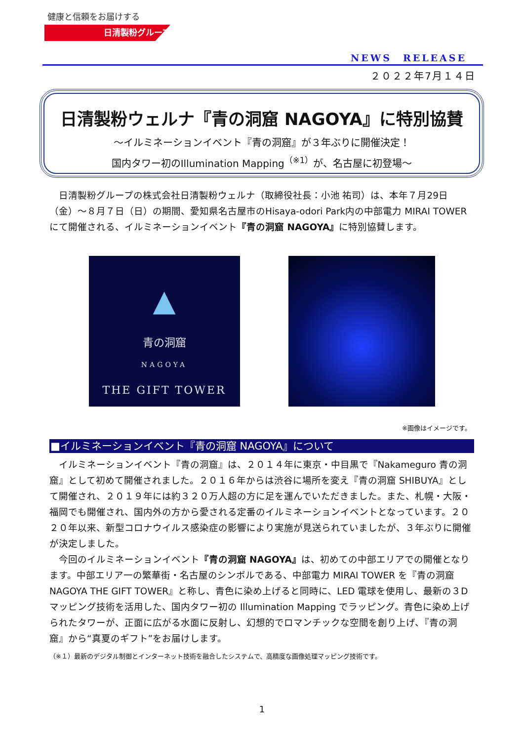健康と信頼をお届けする
日清製粉グループ
NEWS　RELEASE
２０２２年7月１４日
日清製粉ウェルナ『青の洞窟 NAGOYA』に特別協賛
～イルミネーションイベント『青の洞窟』が３年ぶりに開催決定！
国内タワー初のIllumination Mapping<sup>（※1）</sup>が、名古屋に初登場～
日清製粉グループの株式会社日清製粉ウェルナ（取締役社長：小池 祐司）は、本年７月29日（金）～８月７日（日）の期間、愛知県名古屋市のHisaya-odori Park内の中部電力 MIRAI TOWERにて開催される、イルミネーションイベント『青の洞窟 NAGOYA』に特別協賛します。
▲
青の洞窟
NAGOYA
THE GIFT TOWER
※画像はイメージです。
■イルミネーションイベント『青の洞窟 NAGOYA』について
イルミネーションイベント『青の洞窟』は、２０１４年に東京・中目黒で『Nakameguro 青の洞窟』として初めて開催されました。２０１６年からは渋谷に場所を変え『青の洞窟 SHIBUYA』として開催され、２０１９年には約３２０万人超の方に足を運んでいただきました。また、札幌・大阪・福岡でも開催され、国内外の方から愛される定番のイルミネーションイベントとなっています。２０２０年以来、新型コロナウイルス感染症の影響により実施が見送られていましたが、３年ぶりに開催が決定しました。
今回のイルミネーションイベント『青の洞窟 NAGOYA』は、初めての中部エリアでの開催となります。中部エリア一の繁華街・名古屋のシンボルである、中部電力 MIRAI TOWER を『青の洞窟 NAGOYA THE GIFT TOWER』と称し、青色に染め上げると同時に、LED 電球を使用し、最新の３D マッピング技術を活用した、国内タワー初の Illumination Mapping でラッピング。青色に染め上げられたタワーが、正面に広がる水面に反射し、幻想的でロマンチックな空間を創り上げ、『青の洞窟』から“真夏のギフト”をお届けします。
（※１）最新のデジタル制御とインターネット技術を融合したシステムで、高精度な画像処理マッピング技術です。
1